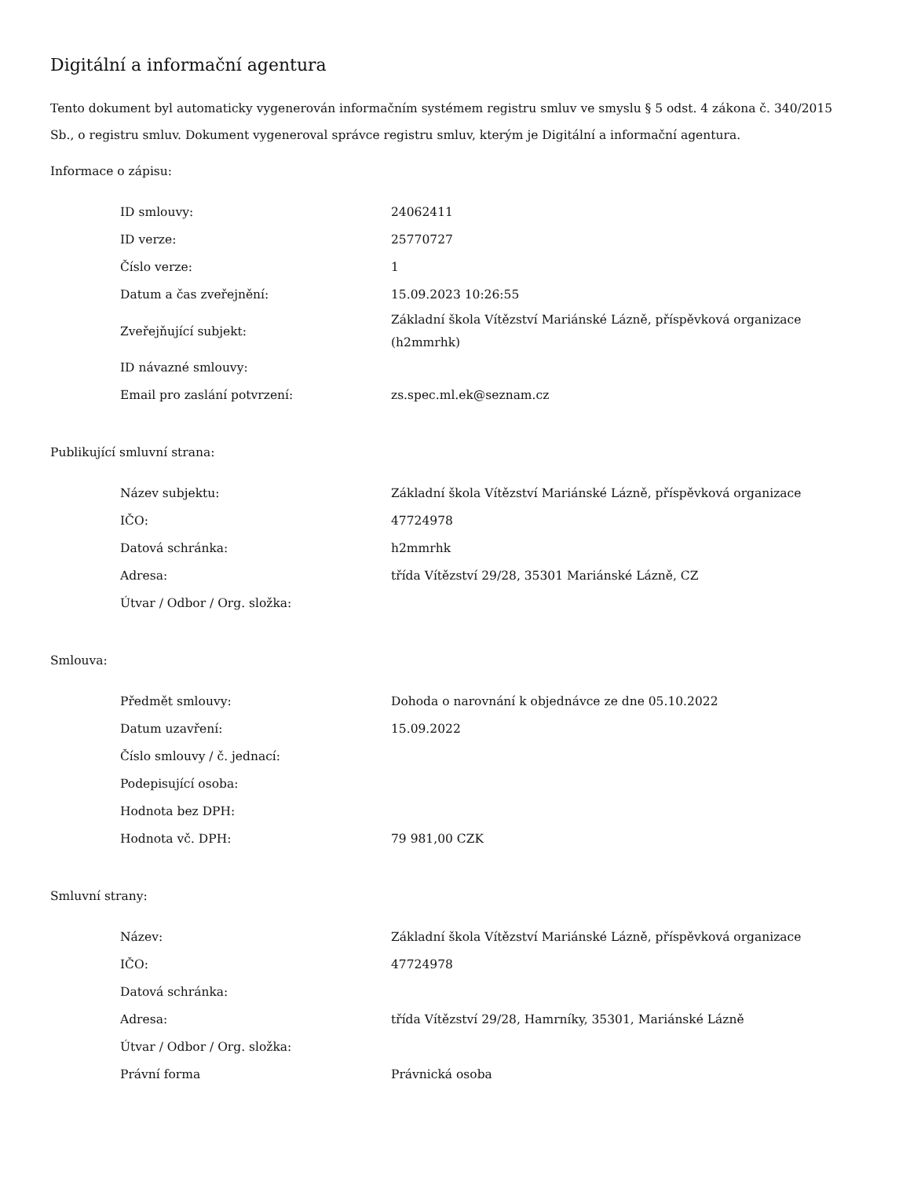Digitální a informační agentura
Tento dokument byl automaticky vygenerován informačním systémem registru smluv ve smyslu § 5 odst. 4 zákona č. 340/2015 Sb., o registru smluv. Dokument vygeneroval správce registru smluv, kterým je Digitální a informační agentura.
Informace o zápisu:
| ID smlouvy: | 24062411 |
| ID verze: | 25770727 |
| Číslo verze: | 1 |
| Datum a čas zveřejnění: | 15.09.2023 10:26:55 |
| Zveřejňující subjekt: | Základní škola Vítězství Mariánské Lázně, příspěvková organizace (h2mmrhk) |
| ID návazné smlouvy: | |
| Email pro zaslání potvrzení: | zs.spec.ml.ek@seznam.cz |
Publikující smluvní strana:
| Název subjektu: | Základní škola Vítězství Mariánské Lázně, příspěvková organizace |
| IČO: | 47724978 |
| Datová schránka: | h2mmrhk |
| Adresa: | třída Vítězství 29/28, 35301 Mariánské Lázně, CZ |
| Útvar / Odbor / Org. složka: | |
Smlouva:
| Předmět smlouvy: | Dohoda o narovnání k objednávce ze dne 05.10.2022 |
| Datum uzavření: | 15.09.2022 |
| Číslo smlouvy / č. jednací: | |
| Podepisující osoba: | |
| Hodnota bez DPH: | |
| Hodnota vč. DPH: | 79 981,00 CZK |
Smluvní strany:
| Název: | Základní škola Vítězství Mariánské Lázně, příspěvková organizace |
| IČO: | 47724978 |
| Datová schránka: | |
| Adresa: | třída Vítězství 29/28, Hamrníky, 35301, Mariánské Lázně |
| Útvar / Odbor / Org. složka: | |
| Právní forma | Právnická osoba |